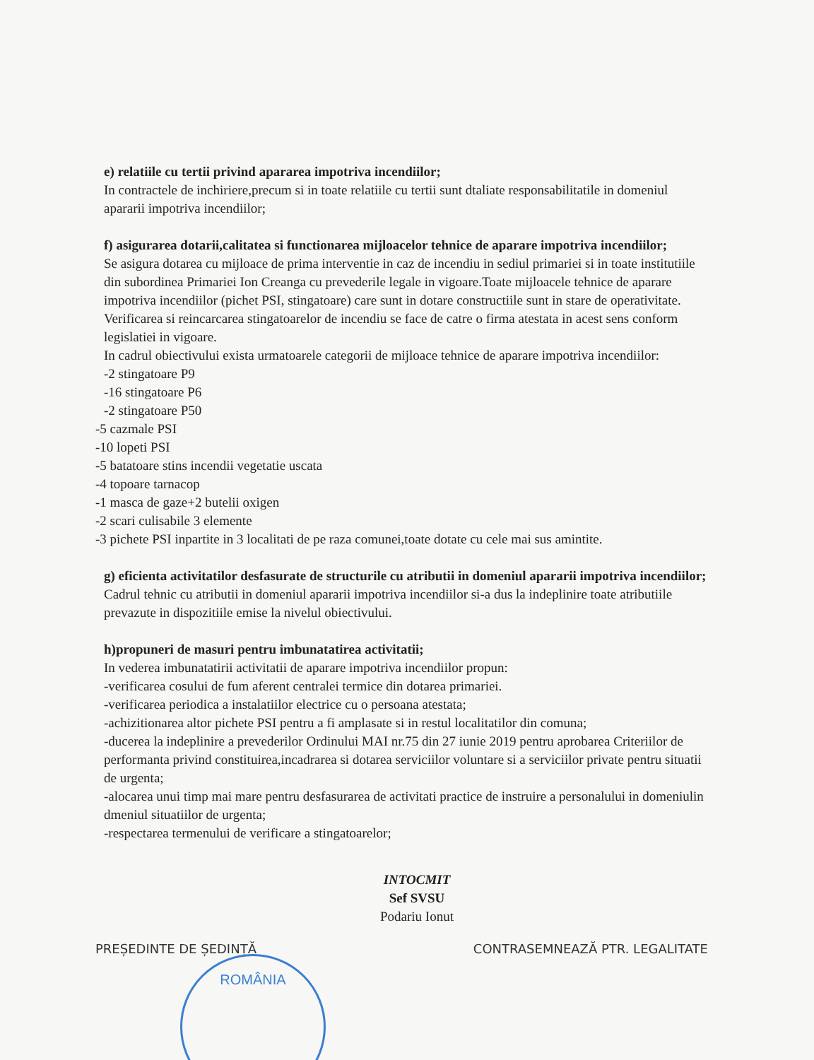ROMÂNIA
e) relatiile cu tertii privind apararea impotriva incendiilor;
In contractele de inchiriere,precum si in toate relatiile cu tertii sunt dtaliate responsabilitatile in domeniul apararii impotriva incendiilor;
f) asigurarea dotarii,calitatea si functionarea mijloacelor tehnice de aparare impotriva incendiilor;
Se asigura dotarea cu mijloace de prima interventie in caz de incendiu in sediul primariei si in toate institutiile din subordinea Primariei Ion Creanga cu prevederile legale in vigoare.Toate mijloacele tehnice de aparare impotriva incendiilor (pichet PSI, stingatoare) care sunt in dotare constructiile sunt in stare de operativitate.
Verificarea si reincarcarea stingatoarelor de incendiu se face de catre o firma atestata in acest sens conform legislatiei in vigoare.
In cadrul obiectivului exista urmatoarele categorii de mijloace tehnice de aparare impotriva incendiilor:
-2 stingatoare P9
-16 stingatoare P6
-2 stingatoare P50
-5 cazmale PSI
-10 lopeti PSI
-5 batatoare stins incendii vegetatie uscata
-4 topoare tarnacop
-1 masca de gaze+2 butelii oxigen
-2 scari culisabile 3 elemente
-3 pichete PSI inpartite in 3 localitati de pe raza comunei,toate dotate cu cele mai sus amintite.
g) eficienta activitatilor desfasurate de structurile cu atributii in domeniul apararii impotriva incendiilor;
Cadrul tehnic cu atributii in domeniul apararii impotriva incendiilor si-a dus la indeplinire toate atributiile prevazute in dispozitiile emise la nivelul obiectivului.
h)propuneri de masuri pentru imbunatatirea activitatii;
In vederea imbunatatirii activitatii de aparare impotriva incendiilor propun:
-verificarea cosului de fum aferent centralei termice din dotarea primariei.
-verificarea periodica a instalatiilor electrice cu o persoana atestata;
-achizitionarea altor pichete PSI pentru a fi amplasate si in restul localitatilor din comuna;
-ducerea la indeplinire a prevederilor Ordinului MAI nr.75 din 27 iunie 2019 pentru aprobarea Criteriilor de performanta privind constituirea,incadrarea si dotarea serviciilor voluntare si a serviciilor private pentru situatii de urgenta;
-alocarea unui timp mai mare pentru desfasurarea de activitati practice de instruire a personalului in domeniulin dmeniul situatiilor de urgenta;
-respectarea termenului de verificare a stingatoarelor;
INTOCMIT
Sef SVSU
Podariu Ionut
PREȘEDINTE DE ȘEDINȚĂ CONTRASEMNEAZĂ PTR. LEGALITATE